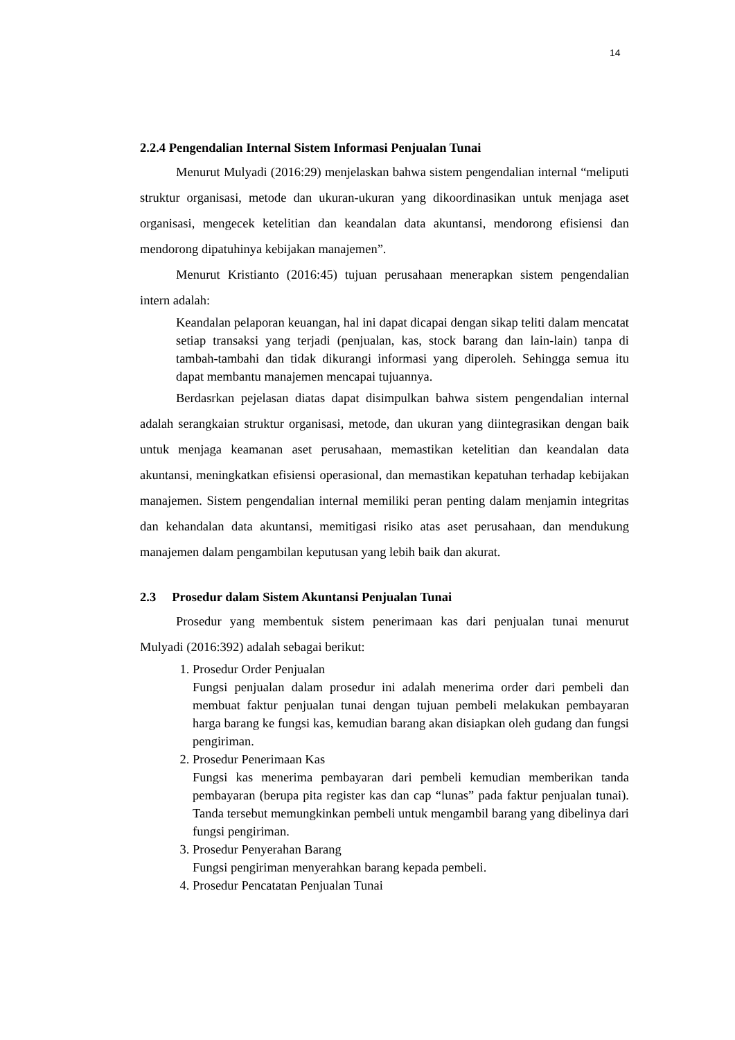14
2.2.4 Pengendalian Internal Sistem Informasi Penjualan Tunai
Menurut Mulyadi (2016:29) menjelaskan bahwa sistem pengendalian internal “meliputi struktur organisasi, metode dan ukuran-ukuran yang dikoordinasikan untuk menjaga aset organisasi, mengecek ketelitian dan keandalan data akuntansi, mendorong efisiensi dan mendorong dipatuhinya kebijakan manajemen”.
Menurut Kristianto (2016:45) tujuan perusahaan menerapkan sistem pengendalian intern adalah:
Keandalan pelaporan keuangan, hal ini dapat dicapai dengan sikap teliti dalam mencatat setiap transaksi yang terjadi (penjualan, kas, stock barang dan lain-lain) tanpa di tambah-tambahi dan tidak dikurangi informasi yang diperoleh. Sehingga semua itu dapat membantu manajemen mencapai tujuannya.
Berdasrkan pejelasan diatas dapat disimpulkan bahwa sistem pengendalian internal adalah serangkaian struktur organisasi, metode, dan ukuran yang diintegrasikan dengan baik untuk menjaga keamanan aset perusahaan, memastikan ketelitian dan keandalan data akuntansi, meningkatkan efisiensi operasional, dan memastikan kepatuhan terhadap kebijakan manajemen. Sistem pengendalian internal memiliki peran penting dalam menjamin integritas dan kehandalan data akuntansi, memitigasi risiko atas aset perusahaan, dan mendukung manajemen dalam pengambilan keputusan yang lebih baik dan akurat.
2.3 Prosedur dalam Sistem Akuntansi Penjualan Tunai
Prosedur yang membentuk sistem penerimaan kas dari penjualan tunai menurut Mulyadi (2016:392) adalah sebagai berikut:
1. Prosedur Order Penjualan
Fungsi penjualan dalam prosedur ini adalah menerima order dari pembeli dan membuat faktur penjualan tunai dengan tujuan pembeli melakukan pembayaran harga barang ke fungsi kas, kemudian barang akan disiapkan oleh gudang dan fungsi pengiriman.
2. Prosedur Penerimaan Kas
Fungsi kas menerima pembayaran dari pembeli kemudian memberikan tanda pembayaran (berupa pita register kas dan cap “lunas” pada faktur penjualan tunai). Tanda tersebut memungkinkan pembeli untuk mengambil barang yang dibelinya dari fungsi pengiriman.
3. Prosedur Penyerahan Barang
Fungsi pengiriman menyerahkan barang kepada pembeli.
4. Prosedur Pencatatan Penjualan Tunai